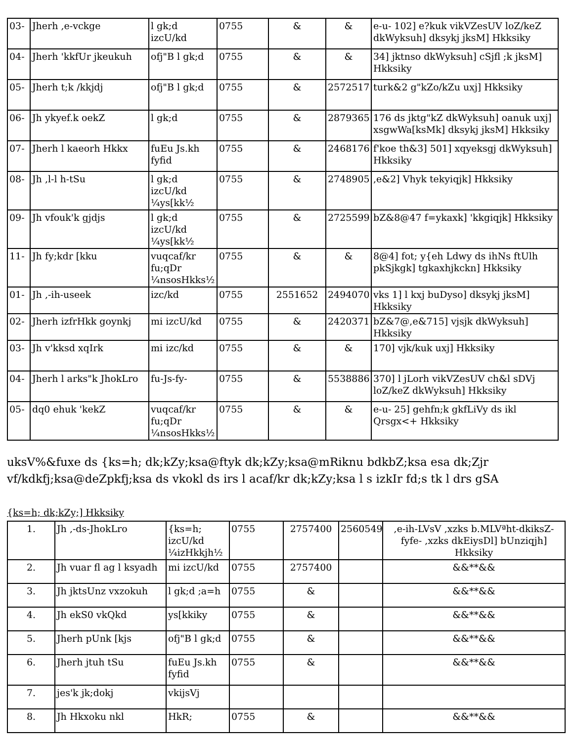| 03- | Jherh ,e-vckge | l gk;d izcU/kd | 0755 | & | & | e-u- 102] e?kuk vikVZesUV loZ/keZ dkWyksuh] dksykj jksM] Hkksiky |
| 04- | Jherh 'kkfUr jkeukuh | ofj"B l gk;d | 0755 | & | & | 34] jktnso dkWyksuh] cSjfl ;k jksM] Hkksiky |
| 05- | Jherh t;k /kkjdj | ofj"B l gk;d | 0755 | & | 2572517 | turk&2 g"kZo/kZu uxj] Hkksiky |
| 06- | Jh ykyef.k oekZ | l gk;d | 0755 | & | 2879365 | 176 ds jktg"kZ dkWyksuh] oanuk uxj] xsgwWa[ksMk] dksykj jksM] Hkksiky |
| 07- | Jherh l kaeorh Hkkx | fuEu Js.kh fyfid | 0755 | & | 2468176 | f'koe th&3] 501] xqyeksgj dkWyksuh] Hkksiky |
| 08- | Jh ,l-l h-tSu | l gk;d izcU/kd ¼ys[kk½ | 0755 | & | 2748905 | ,e&2] Vhyk tekyiqjk] Hkksiky |
| 09- | Jh vfouk'k gjdjs | l gk;d izcU/kd ¼ys[kk½ | 0755 | & | 2725599 | bZ&8@47 f=ykaxk] 'kkgiqjk] Hkksiky |
| 11- | Jh fy;kdr [kku | vuqcaf/kr fu;qDr ¼nsosHkks½ | 0755 | & | & | 8@4] fot; y{eh Ldwy ds ihNs ftUlh pkSjkgk] tgkaxhjkckn] Hkksiky |
| 01- | Jh ,-ih-useek | izc/kd | 0755 | 2551652 | 2494070 | vks 1] l kxj buDyso] dksykj jksM] Hkksiky |
| 02- | Jherh izfrHkk goynkj | mi izcU/kd | 0755 | & | 2420371 | bZ&7@,e&715] vjsjk dkWyksuh] Hkksiky |
| 03- | Jh v'kksd xqIrk | mi izc/kd | 0755 | & | & | 170] vjk/kuk uxj] Hkksiky |
| 04- | Jherh l arks"k JhokLro | fu-Js-fy- | 0755 | & | 5538886 | 370] l jLorh vikVZesUV ch&l sDVj loZ/keZ dkWyksuh] Hkksiky |
| 05- | dq0 ehuk 'kekZ | vuqcaf/kr fu;qDr ¼nsosHkks½ | 0755 | & | & | e-u- 25] gehfn;k gkfLiVy ds ikl Qrsgx<+ Hkksiky |
uksV%&fuxe ds {ks=h; dk;kZy;ksa@ftyk dk;kZy;ksa@mRiknu bdkbZ;ksa esa dk;Zjr vf/kdkfj;ksa@deZpkfj;ksa ds vkokl ds irs l acaf/kr dk;kZy;ksa l s izkIr fd;s tk l drs gSA
{ks=h; dk;kZy;] Hkksiky
| 1. | Jh ,-ds-JhokLro | {ks=h; izcU/kd ¼izHkkjh½ | 0755 | 2757400 | 2560549 | ,e-ih-LVsV ,xzks b.MLVªht-dkiksZ-fyfe- ,xzks dkEiysDl] bUnziqjh] Hkksiky |
| 2. | Jh vuar fl ag l ksyadh | mi izcU/kd | 0755 | 2757400 | | &&**&& |
| 3. | Jh jktsUnz vxzokuh | l gk;d ;a=h | 0755 | & | | &&**&& |
| 4. | Jh ekS0 vkQkd | ys[kkiky | 0755 | & | | &&**&& |
| 5. | Jherh pUnk [kjs | ofj"B l gk;d | 0755 | & | | &&**&& |
| 6. | Jherh jtuh tSu | fuEu Js.kh fyfid | 0755 | & | | &&**&& |
| 7. | jes'k jk;dokj | vkijsVj | | | | |
| 8. | Jh Hkxoku nkl | HkR; | 0755 | & | | &&**&& |